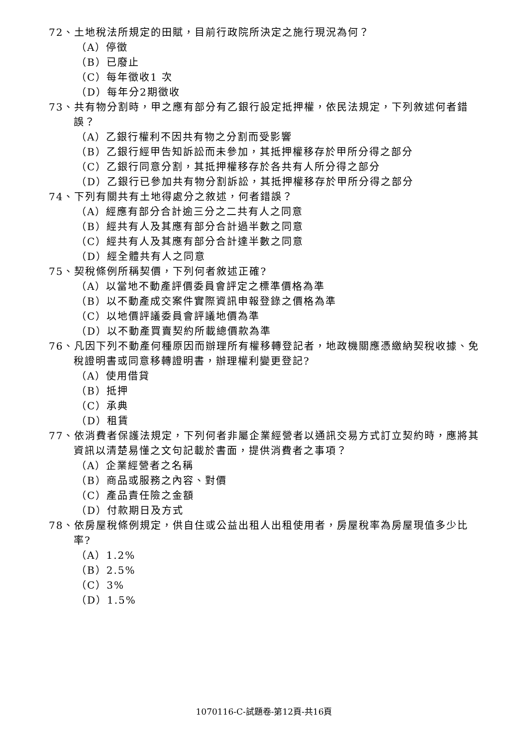72、土地稅法所規定的田賦，目前行政院所決定之施行現況為何？
（A）停徵
（B）已廢止
（C）每年徵收1 次
（D）每年分2期徵收
73、共有物分割時，甲之應有部分有乙銀行設定抵押權，依民法規定，下列敘述何者錯誤？
（A）乙銀行權利不因共有物之分割而受影響
（B）乙銀行經甲告知訴訟而未參加，其抵押權移存於甲所分得之部分
（C）乙銀行同意分割，其抵押權移存於各共有人所分得之部分
（D）乙銀行已參加共有物分割訴訟，其抵押權移存於甲所分得之部分
74、下列有關共有土地得處分之敘述，何者錯誤？
（A）經應有部分合計逾三分之二共有人之同意
（B）經共有人及其應有部分合計過半數之同意
（C）經共有人及其應有部分合計達半數之同意
（D）經全體共有人之同意
75、契稅條例所稱契價，下列何者敘述正確?
（A）以當地不動產評價委員會評定之標準價格為準
（B）以不動產成交案件實際資訊申報登錄之價格為準
（C）以地價評議委員會評議地價為準
（D）以不動產買賣契約所載總價款為準
76、凡因下列不動產何種原因而辦理所有權移轉登記者，地政機關應憑繳納契稅收據、免稅證明書或同意移轉證明書，辦理權利變更登記?
（A）使用借貸
（B）抵押
（C）承典
（D）租賃
77、依消費者保護法規定，下列何者非屬企業經營者以通訊交易方式訂立契約時，應將其資訊以清楚易懂之文句記載於書面，提供消費者之事項？
（A）企業經營者之名稱
（B）商品或服務之內容、對價
（C）產品責任險之金額
（D）付款期日及方式
78、依房屋稅條例規定，供自住或公益出租人出租使用者，房屋稅率為房屋現值多少比率?
（A）1.2%
（B）2.5%
（C）3%
（D）1.5%
1070116-C-試題卷-第12頁-共16頁